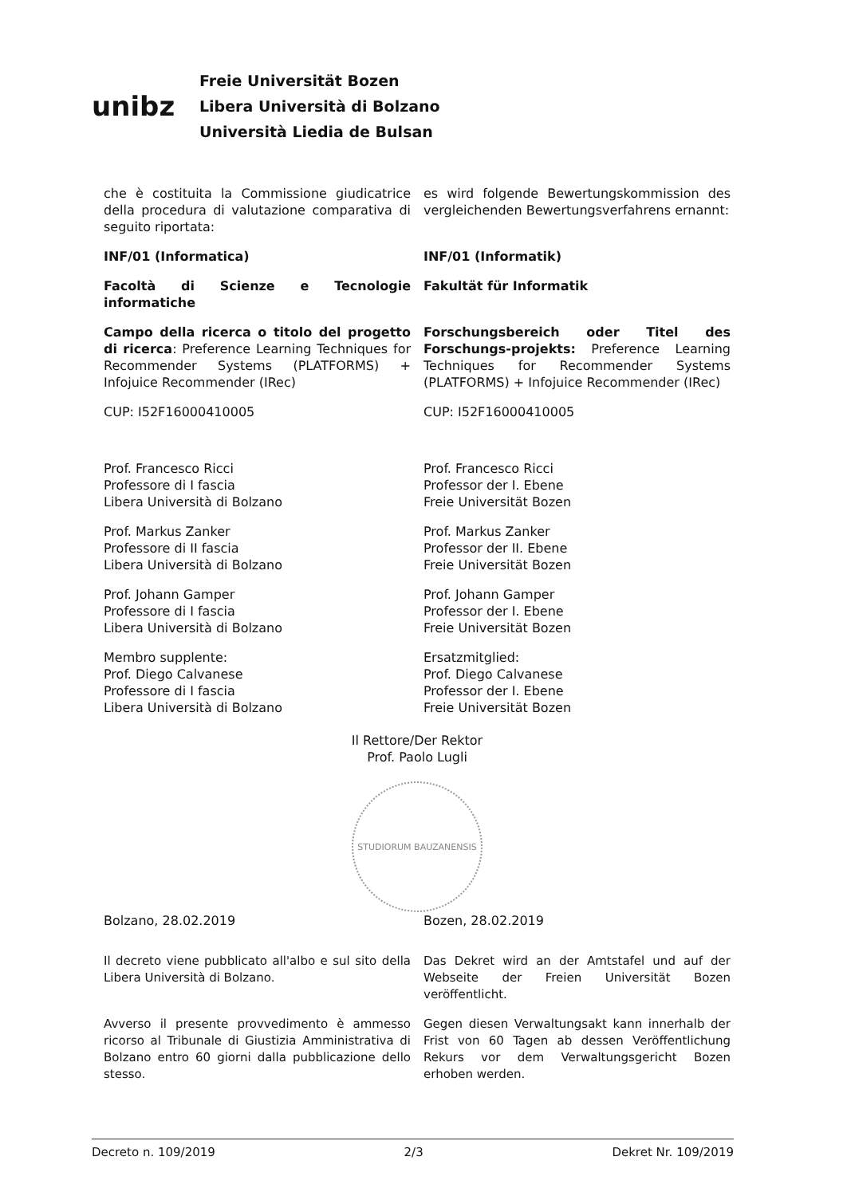unibz
Freie Universität Bozen
Libera Università di Bolzano
Università Liedia de Bulsan
che è costituita la Commissione giudicatrice della procedura di valutazione comparativa di seguito riportata:
es wird folgende Bewertungskommission des vergleichenden Bewertungsverfahrens ernannt:
INF/01 (Informatica) INF/01 (Informatik)
Facoltà di Scienze e Tecnologie informatiche
Fakultät für Informatik
Campo della ricerca o titolo del progetto di ricerca: Preference Learning Techniques for Recommender Systems (PLATFORMS) + Infojuice Recommender (IRec)
Forschungsbereich oder Titel des Forschungs-projekts: Preference Learning Techniques for Recommender Systems (PLATFORMS) + Infojuice Recommender (IRec)
CUP: I52F16000410005 CUP: I52F16000410005
Prof. Francesco Ricci
Professore di I fascia
Libera Università di Bolzano
Prof. Francesco Ricci
Professor der I. Ebene
Freie Universität Bozen
Prof. Markus Zanker
Professore di II fascia
Libera Università di Bolzano
Prof. Markus Zanker
Professor der II. Ebene
Freie Universität Bozen
Prof. Johann Gamper
Professore di I fascia
Libera Università di Bolzano
Prof. Johann Gamper
Professor der I. Ebene
Freie Universität Bozen
Membro supplente:
Prof. Diego Calvanese
Professore di I fascia
Libera Università di Bolzano
Ersatzmitglied:
Prof. Diego Calvanese
Professor der I. Ebene
Freie Universität Bozen
Il Rettore/Der Rektor
Prof. Paolo Lugli
STUDIORUM BAUZANENSIS
Bolzano, 28.02.2019 Bozen, 28.02.2019
Il decreto viene pubblicato all'albo e sul sito della Libera Università di Bolzano.
Das Dekret wird an der Amtstafel und auf der Webseite der Freien Universität Bozen veröffentlicht.
Avverso il presente provvedimento è ammesso ricorso al Tribunale di Giustizia Amministrativa di Bolzano entro 60 giorni dalla pubblicazione dello stesso.
Gegen diesen Verwaltungsakt kann innerhalb der Frist von 60 Tagen ab dessen Veröffentlichung Rekurs vor dem Verwaltungsgericht Bozen erhoben werden.
Decreto n. 109/2019 2/3 Dekret Nr. 109/2019